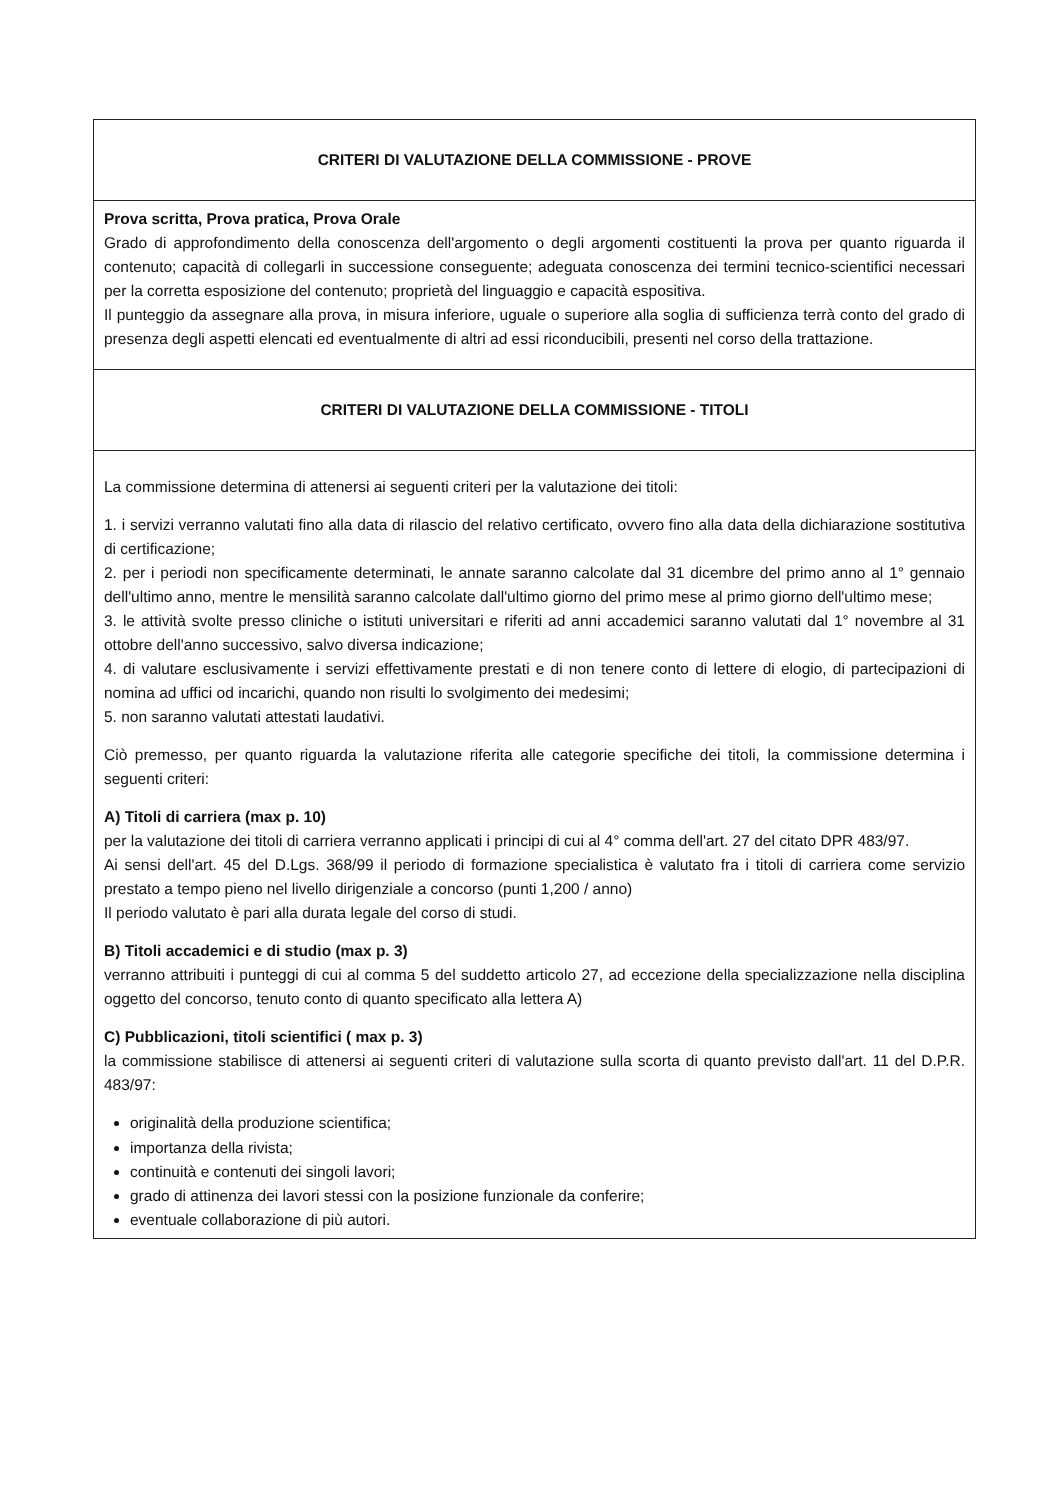| CRITERI DI VALUTAZIONE DELLA COMMISSIONE - PROVE |
| Prova scritta, Prova pratica, Prova Orale Grado di approfondimento della conoscenza dell'argomento o degli argomenti costituenti la prova per quanto riguarda il contenuto; capacità di collegarli in successione conseguente; adeguata conoscenza dei termini tecnico-scientifici necessari per la corretta esposizione del contenuto; proprietà del linguaggio e capacità espositiva. Il punteggio da assegnare alla prova, in misura inferiore, uguale o superiore alla soglia di sufficienza terrà conto del grado di presenza degli aspetti elencati ed eventualmente di altri ad essi riconducibili, presenti nel corso della trattazione. |
| CRITERI DI VALUTAZIONE DELLA COMMISSIONE - TITOLI |
| La commissione determina di attenersi ai seguenti criteri per la valutazione dei titoli: 1. i servizi verranno valutati fino alla data di rilascio del relativo certificato, ovvero fino alla data della dichiarazione sostitutiva di certificazione; 2. per i periodi non specificamente determinati, le annate saranno calcolate dal 31 dicembre del primo anno al 1° gennaio dell'ultimo anno, mentre le mensilità saranno calcolate dall'ultimo giorno del primo mese al primo giorno dell'ultimo mese; 3. le attività svolte presso cliniche o istituti universitari e riferiti ad anni accademici saranno valutati dal 1° novembre al 31 ottobre dell'anno successivo, salvo diversa indicazione; 4. di valutare esclusivamente i servizi effettivamente prestati e di non tenere conto di lettere di elogio, di partecipazioni di nomina ad uffici od incarichi, quando non risulti lo svolgimento dei medesimi; 5. non saranno valutati attestati laudativi. Ciò premesso, per quanto riguarda la valutazione riferita alle categorie specifiche dei titoli, la commissione determina i seguenti criteri: A) Titoli di carriera (max p. 10) per la valutazione dei titoli di carriera verranno applicati i principi di cui al 4° comma dell'art. 27 del citato DPR 483/97. Ai sensi dell'art. 45 del D.Lgs. 368/99 il periodo di formazione specialistica è valutato fra i titoli di carriera come servizio prestato a tempo pieno nel livello dirigenziale a concorso (punti 1,200 / anno) Il periodo valutato è pari alla durata legale del corso di studi. B) Titoli accademici e di studio (max p. 3) verranno attribuiti i punteggi di cui al comma 5 del suddetto articolo 27, ad eccezione della specializzazione nella disciplina oggetto del concorso, tenuto conto di quanto specificato alla lettera A) C) Pubblicazioni, titoli scientifici ( max p. 3) la commissione stabilisce di attenersi ai seguenti criteri di valutazione sulla scorta di quanto previsto dall'art. 11 del D.P.R. 483/97: originalità della produzione scientifica; importanza della rivista; continuità e contenuti dei singoli lavori; grado di attinenza dei lavori stessi con la posizione funzionale da conferire; eventuale collaborazione di più autori. |